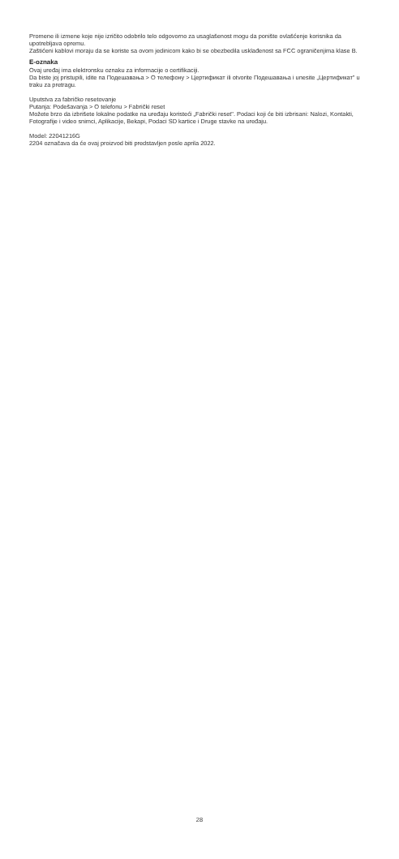Promene ili izmene koje nije izričito odobrilo telo odgovorno za usaglašenost mogu da ponište ovlašćenje korisnika da upotrebljava opremu.
Zaštićeni kablovi moraju da se koriste sa ovom jedinicom kako bi se obezbedila usklađenost sa FCC ograničenjima klase B.
E-oznaka
Ovaj uređaj ima elektronsku oznaku za informacije o certifikaciji.
Da biste joj pristupili, idite na Подешавања > О телефону > Цертификат ili otvorite Подешавања i unesite „Цертификат" u traku za pretragu.
Uputstva za fabričko resetovanje
Putanja: Podešavanja > O telefonu > Fabrički reset
Možete brzo da izbrišete lokalne podatke na uređaju koristeći „Fabrički reset". Podaci koji će biti izbrisani: Nalozi, Kontakti, Fotografije i video snimci, Aplikacije, Bekapi, Podaci SD kartice i Druge stavke na uređaju.
Model: 22041216G
2204 označava da će ovaj proizvod biti predstavljen posle aprila 2022.
28